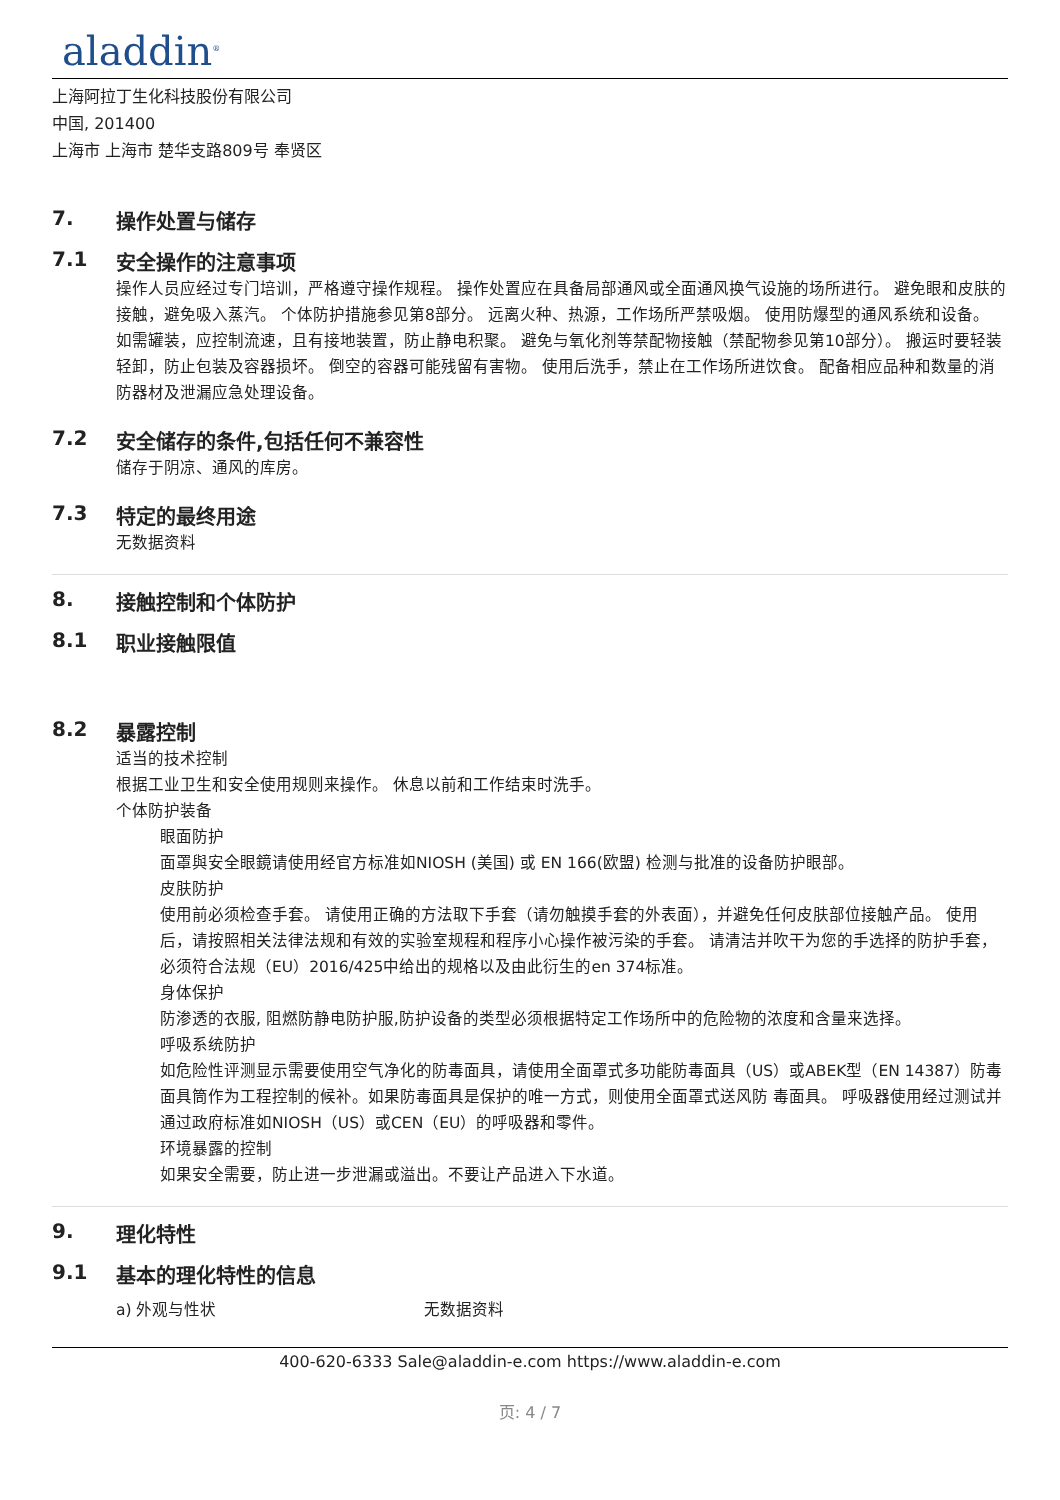aladdin<sup>®</sup>
上海阿拉丁生化科技股份有限公司
中国, 201400
上海市 上海市 楚华支路809号 奉贤区
7. 操作处置与储存
7.1 安全操作的注意事项
操作人员应经过专门培训，严格遵守操作规程。 操作处置应在具备局部通风或全面通风换气设施的场所进行。 避免眼和皮肤的接触，避免吸入蒸汽。 个体防护措施参见第8部分。 远离火种、热源，工作场所严禁吸烟。 使用防爆型的通风系统和设备。 如需罐装，应控制流速，且有接地装置，防止静电积聚。 避免与氧化剂等禁配物接触（禁配物参见第10部分）。 搬运时要轻装轻卸，防止包装及容器损坏。 倒空的容器可能残留有害物。 使用后洗手，禁止在工作场所进饮食。 配备相应品种和数量的消防器材及泄漏应急处理设备。
7.2 安全储存的条件,包括任何不兼容性
储存于阴凉、通风的库房。
7.3 特定的最终用途
无数据资料
8. 接触控制和个体防护
8.1 职业接触限值
8.2 暴露控制
适当的技术控制
根据工业卫生和安全使用规则来操作。 休息以前和工作结束时洗手。
个体防护装备
眼面防护
面罩與安全眼鏡请使用经官方标准如NIOSH (美国) 或 EN 166(欧盟) 检测与批准的设备防护眼部。
皮肤防护
使用前必须检查手套。 请使用正确的方法取下手套（请勿触摸手套的外表面），并避免任何皮肤部位接触产品。 使用后，请按照相关法律法规和有效的实验室规程和程序小心操作被污染的手套。 请清洁并吹干为您的手选择的防护手套，必须符合法规（EU）2016/425中给出的规格以及由此衍生的en 374标准。
身体保护
防渗透的衣服, 阻燃防静电防护服,防护设备的类型必须根据特定工作场所中的危险物的浓度和含量来选择。
呼吸系统防护
如危险性评测显示需要使用空气净化的防毒面具，请使用全面罩式多功能防毒面具（US）或ABEK型（EN 14387）防毒面具筒作为工程控制的候补。如果防毒面具是保护的唯一方式，则使用全面罩式送风防 毒面具。 呼吸器使用经过测试并通过政府标准如NIOSH（US）或CEN（EU）的呼吸器和零件。
环境暴露的控制
如果安全需要，防止进一步泄漏或溢出。不要让产品进入下水道。
9. 理化特性
9.1 基本的理化特性的信息
a) 外观与性状 无数据资料
400-620-6333 Sale@aladdin-e.com https://www.aladdin-e.com
页: 4 / 7